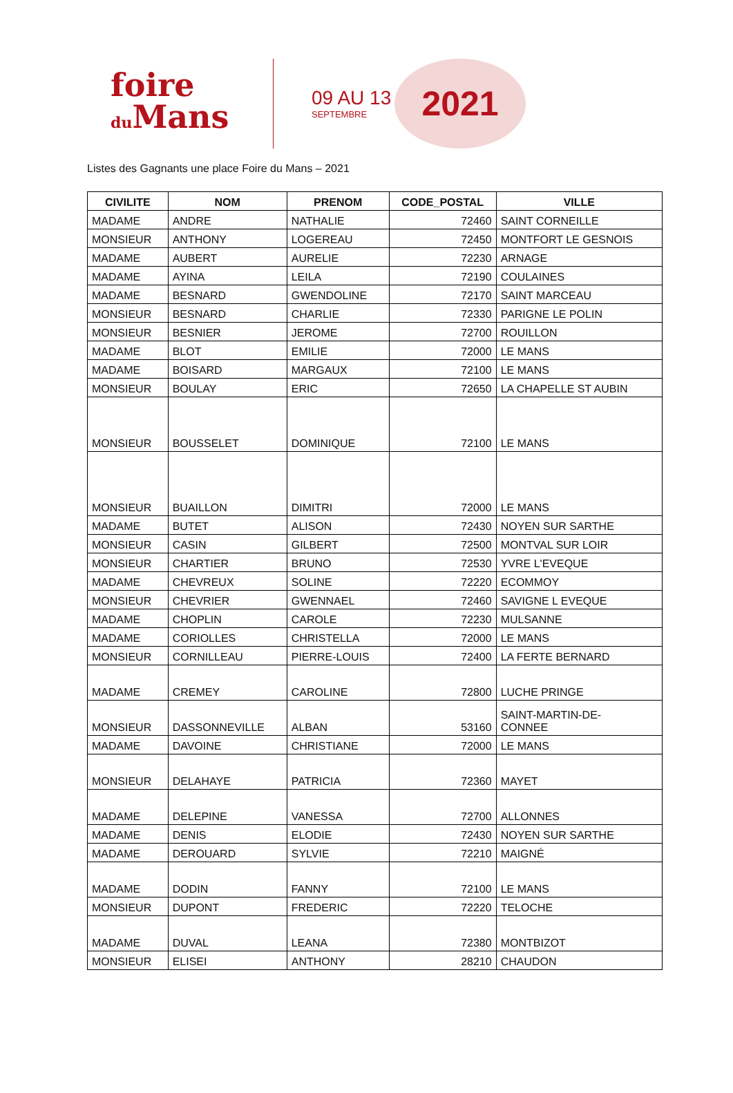foire
du Mans
09 AU 13
SEPTEMBRE
2021
Listes des Gagnants une place Foire du Mans – 2021
| CIVILITE | NOM | PRENOM | CODE_POSTAL | VILLE |
| --- | --- | --- | --- | --- |
| MADAME | ANDRE | NATHALIE | 72460 | SAINT CORNEILLE |
| MONSIEUR | ANTHONY | LOGEREAU | 72450 | MONTFORT LE GESNOIS |
| MADAME | AUBERT | AURELIE | 72230 | ARNAGE |
| MADAME | AYINA | LEILA | 72190 | COULAINES |
| MADAME | BESNARD | GWENDOLINE | 72170 | SAINT MARCEAU |
| MONSIEUR | BESNARD | CHARLIE | 72330 | PARIGNE LE POLIN |
| MONSIEUR | BESNIER | JEROME | 72700 | ROUILLON |
| MADAME | BLOT | EMILIE | 72000 | LE MANS |
| MADAME | BOISARD | MARGAUX | 72100 | LE MANS |
| MONSIEUR | BOULAY | ERIC | 72650 | LA CHAPELLE ST AUBIN |
| MONSIEUR | BOUSSELET | DOMINIQUE | 72100 | LE MANS |
| MONSIEUR | BUAILLON | DIMITRI | 72000 | LE MANS |
| MADAME | BUTET | ALISON | 72430 | NOYEN SUR SARTHE |
| MONSIEUR | CASIN | GILBERT | 72500 | MONTVAL SUR LOIR |
| MONSIEUR | CHARTIER | BRUNO | 72530 | YVRE L'EVEQUE |
| MADAME | CHEVREUX | SOLINE | 72220 | ECOMMOY |
| MONSIEUR | CHEVRIER | GWENNAEL | 72460 | SAVIGNE L EVEQUE |
| MADAME | CHOPLIN | CAROLE | 72230 | MULSANNE |
| MADAME | CORIOLLES | CHRISTELLA | 72000 | LE MANS |
| MONSIEUR | CORNILLEAU | PIERRE-LOUIS | 72400 | LA FERTE BERNARD |
| MADAME | CREMEY | CAROLINE | 72800 | LUCHE PRINGE |
| MONSIEUR | DASSONNEVILLE | ALBAN | 53160 | SAINT-MARTIN-DE- CONNEE |
| MADAME | DAVOINE | CHRISTIANE | 72000 | LE MANS |
| MONSIEUR | DELAHAYE | PATRICIA | 72360 | MAYET |
| MADAME | DELEPINE | VANESSA | 72700 | ALLONNES |
| MADAME | DENIS | ELODIE | 72430 | NOYEN SUR SARTHE |
| MADAME | DEROUARD | SYLVIE | 72210 | MAIGNÉ |
| MADAME | DODIN | FANNY | 72100 | LE MANS |
| MONSIEUR | DUPONT | FREDERIC | 72220 | TELOCHE |
| MADAME | DUVAL | LEANA | 72380 | MONTBIZOT |
| MONSIEUR | ELISEI | ANTHONY | 28210 | CHAUDON |